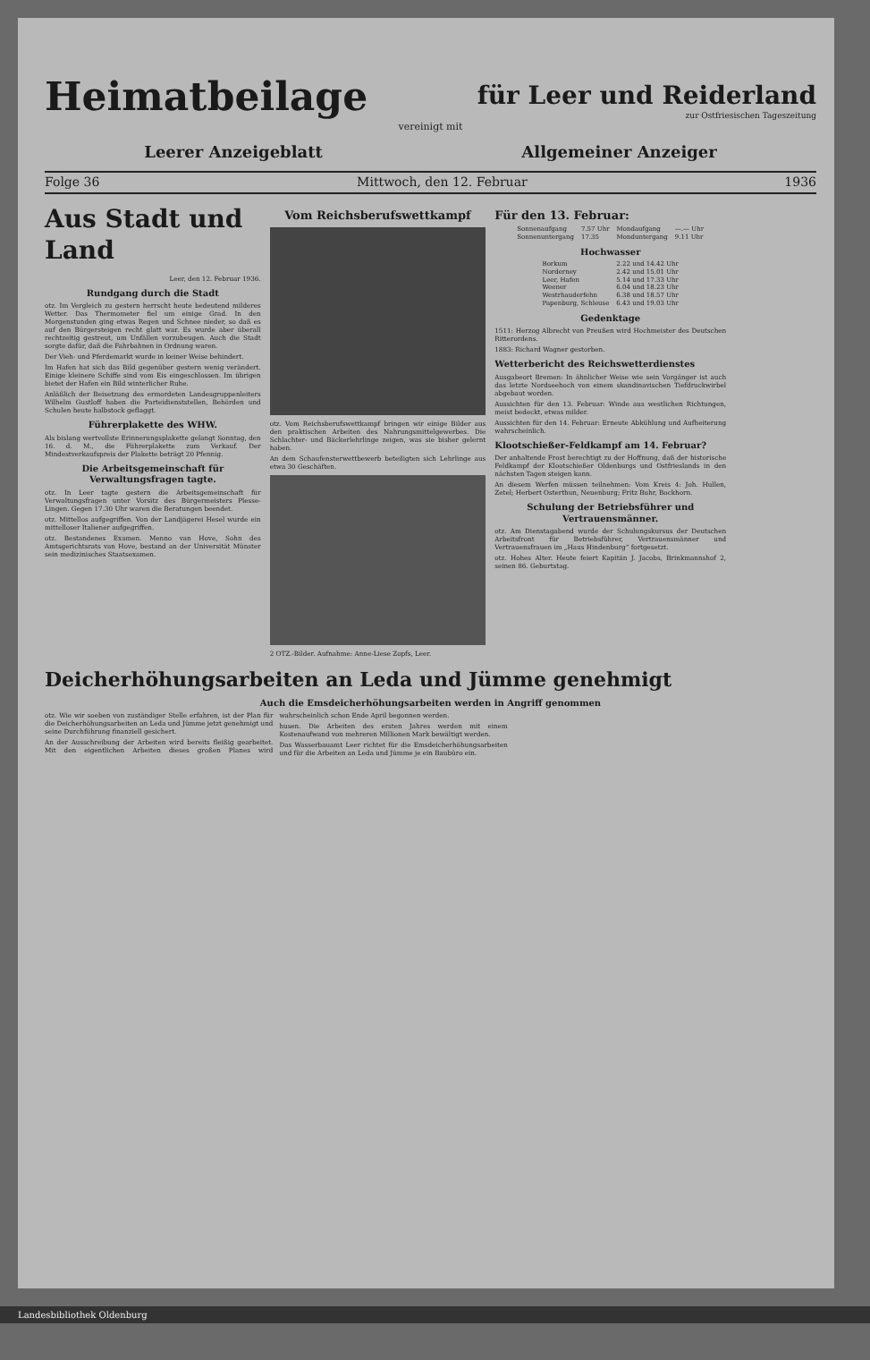Heimatbeilage
für Leer und Reiderland
zur Ostfriesischen Tageszeitung
vereinigt mit
Leerer Anzeigeblatt Allgemeiner Anzeiger
Folge 36 Mittwoch, den 12. Februar 1936
Aus Stadt und Land
Leer, den 12. Februar 1936.
Rundgang durch die Stadt
otz. Im Vergleich zu gestern herrscht heute bedeutend milderes Wetter. Das Thermometer fiel um einige Grad. In den Morgenstunden ging etwas Regen und Schnee nieder, so daß es auf den Bürgersteigen recht glatt war. Es wurde aber überall rechtzeitig gestreut, um Unfällen vorzubeugen. Auch die Stadt sorgte dafür, daß die Fahrbahnen in Ordnung waren.
Der Vieh- und Pferdemarkt wurde in keiner Weise behindert.
Im Hafen hat sich das Bild gegenüber gestern wenig verändert. Einige kleinere Schiffe sind vom Eis eingeschlossen. Im übrigen bietet der Hafen ein Bild winterlicher Ruhe.
Anläßlich der Beisetzung des ermordeten Landesgruppenleiters Wilhelm Gustloff haben die Parteidienststellen, Behörden und Schulen heute halbstock geflaggt.
Führerplakette des WHW.
Als bislang wertvollste Erinnerungsplakette gelangt Sonntag, den 16. d. M., die Führerplakette zum Verkauf. Der Mindestverkaufspreis der Plakette beträgt 20 Pfennig.
Die Arbeitsgemeinschaft für Verwaltungsfragen tagte.
otz. In Leer tagte gestern die Arbeitsgemeinschaft für Verwaltungsfragen unter Vorsitz des Bürgermeisters Plesse-Lingen. Gegen 17.30 Uhr waren die Beratungen beendet.
otz. Mittellos aufgegriffen. Von der Landjägerei Hesel wurde ein mittelloser Italiener aufgegriffen.
otz. Bestandenes Examen. Menno van Hove, Sohn des Amtsgerichtsrats van Hove, bestand an der Universität Münster sein medizinisches Staatsexamen.
Vom Reichsberufswettkampf
otz. Vom Reichsberufswettkampf bringen wir einige Bilder aus den praktischen Arbeiten des Nahrungsmittelgewerbes. Die Schlachter- und Bäckerlehrlinge zeigen, was sie bisher gelernt haben.
An dem Schaufensterwettbewerb beteiligten sich Lehrlinge aus etwa 30 Geschäften.
2 OTZ.-Bilder. Aufnahme: Anne-Liese Zopfs, Leer.
Für den 13. Februar:
| Sonnenaufgang | 7.57 Uhr | Mondaufgang | —.— Uhr |
| Sonnenuntergang | 17.35 | Monduntergang | 9.11 Uhr |
Hochwasser
| Borkum | 2.22 und 14.42 Uhr |
| Norderney | 2.42 und 15.01 Uhr |
| Leer, Hafen | 5.14 und 17.33 Uhr |
| Weener | 6.04 und 18.23 Uhr |
| Westrhauderfehn | 6.38 und 18.57 Uhr |
| Papenburg, Schleuse | 6.43 und 19.03 Uhr |
Gedenktage
1511: Herzog Albrecht von Preußen wird Hochmeister des Deutschen Ritterordens.
1883: Richard Wagner gestorben.
Wetterbericht des Reichswetterdienstes
Ausgabeort Bremen: In ähnlicher Weise wie sein Vorgänger ist auch das letzte Nordseehoch von einem skandinavischen Tiefdruckwirbel abgebaut worden.
Aussichten für den 13. Februar: Winde aus westlichen Richtungen, meist bedeckt, etwas milder.
Aussichten für den 14. Februar: Erneute Abkühlung und Aufheiterung wahrscheinlich.
Klootschießer-Feldkampf am 14. Februar?
Der anhaltende Frost berechtigt zu der Hoffnung, daß der historische Feldkampf der Klootschießer Oldenburgs und Ostfrieslands in den nächsten Tagen steigen kann.
An diesem Werfen müssen teilnehmen: Vom Kreis 4: Joh. Hullen, Zetel; Herbert Osterthun, Neuenburg; Fritz Buhr, Bockhorn.
Schulung der Betriebsführer und Vertrauensmänner.
otz. Am Dienstagabend wurde der Schulungskursus der Deutschen Arbeitsfront für Betriebsführer, Vertrauensmänner und Vertrauensfrauen im „Haus Hindenburg“ fortgesetzt.
otz. Hohes Alter. Heute feiert Kapitän J. Jacobs, Brinkmannshof 2, seinen 86. Geburtstag.
Deicherhöhungsarbeiten an Leda und Jümme genehmigt
Auch die Emsdeicherhöhungsarbeiten werden in Angriff genommen
otz. Wie wir soeben von zuständiger Stelle erfahren, ist der Plan für die Deicherhöhungsarbeiten an Leda und Jümme jetzt genehmigt und seine Durchführung finanziell gesichert.
An der Ausschreibung der Arbeiten wird bereits fleißig gearbeitet. Mit den eigentlichen Arbeiten dieses großen Planes wird wahrscheinlich schon Ende April begonnen werden.
husen. Die Arbeiten des ersten Jahres werden mit einem Kostenaufwand von mehreren Millionen Mark bewältigt werden.
Das Wasserbauamt Leer richtet für die Emsdeicherhöhungsarbeiten und für die Arbeiten an Leda und Jümme je ein Baubüro ein.
Landesbibliothek Oldenburg